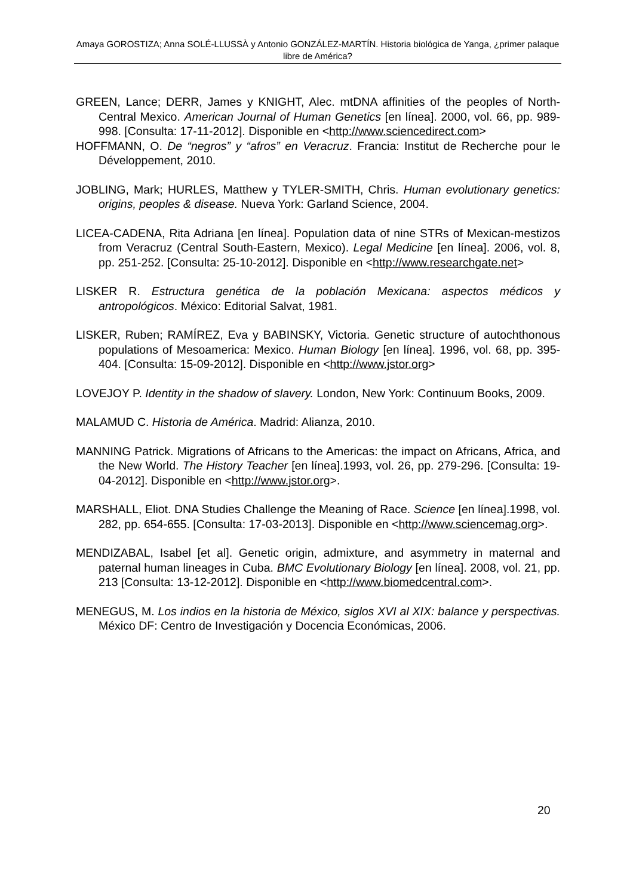Amaya GOROSTIZA; Anna SOLÉ-LLUSSÀ y Antonio GONZÁLEZ-MARTÍN. Historia biológica de Yanga, ¿primer palaque libre de América?
GREEN, Lance; DERR, James y KNIGHT, Alec. mtDNA affinities of the peoples of North-Central Mexico. American Journal of Human Genetics [en línea]. 2000, vol. 66, pp. 989-998. [Consulta: 17-11-2012]. Disponible en <http://www.sciencedirect.com>
HOFFMANN, O. De “negros” y “afros” en Veracruz. Francia: Institut de Recherche pour le Développement, 2010.
JOBLING, Mark; HURLES, Matthew y TYLER-SMITH, Chris. Human evolutionary genetics: origins, peoples & disease. Nueva York: Garland Science, 2004.
LICEA-CADENA, Rita Adriana [en línea]. Population data of nine STRs of Mexican-mestizos from Veracruz (Central South-Eastern, Mexico). Legal Medicine [en línea]. 2006, vol. 8, pp. 251-252. [Consulta: 25-10-2012]. Disponible en <http://www.researchgate.net>
LISKER R. Estructura genética de la población Mexicana: aspectos médicos y antropológicos. México: Editorial Salvat, 1981.
LISKER, Ruben; RAMÍREZ, Eva y BABINSKY, Victoria. Genetic structure of autochthonous populations of Mesoamerica: Mexico. Human Biology [en línea]. 1996, vol. 68, pp. 395-404. [Consulta: 15-09-2012]. Disponible en <http://www.jstor.org>
LOVEJOY P. Identity in the shadow of slavery. London, New York: Continuum Books, 2009.
MALAMUD C. Historia de América. Madrid: Alianza, 2010.
MANNING Patrick. Migrations of Africans to the Americas: the impact on Africans, Africa, and the New World. The History Teacher [en línea].1993, vol. 26, pp. 279-296. [Consulta: 19-04-2012]. Disponible en <http://www.jstor.org>.
MARSHALL, Eliot. DNA Studies Challenge the Meaning of Race. Science [en línea].1998, vol. 282, pp. 654-655. [Consulta: 17-03-2013]. Disponible en <http://www.sciencemag.org>.
MENDIZABAL, Isabel [et al]. Genetic origin, admixture, and asymmetry in maternal and paternal human lineages in Cuba. BMC Evolutionary Biology [en línea]. 2008, vol. 21, pp. 213 [Consulta: 13-12-2012]. Disponible en <http://www.biomedcentral.com>.
MENEGUS, M. Los indios en la historia de México, siglos XVI al XIX: balance y perspectivas. México DF: Centro de Investigación y Docencia Económicas, 2006.
20